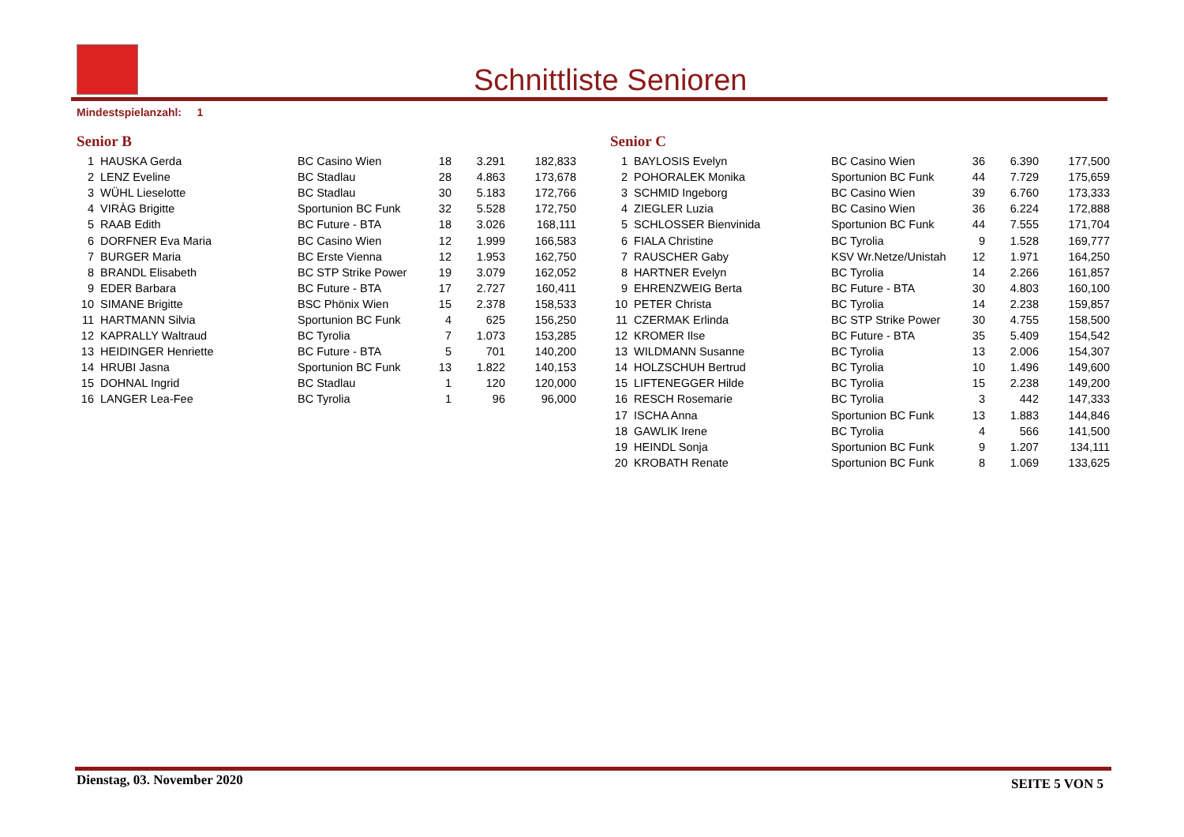Schnittliste Senioren
Mindestspielanzahl: 1
Senior B
| 1 | HAUSKA Gerda | BC Casino Wien | 18 | 3.291 | 182,833 |
| 2 | LENZ Eveline | BC Stadlau | 28 | 4.863 | 173,678 |
| 3 | WÜHL Lieselotte | BC Stadlau | 30 | 5.183 | 172,766 |
| 4 | VIRÀG Brigitte | Sportunion BC Funk | 32 | 5.528 | 172,750 |
| 5 | RAAB Edith | BC Future - BTA | 18 | 3.026 | 168,111 |
| 6 | DORFNER Eva Maria | BC Casino Wien | 12 | 1.999 | 166,583 |
| 7 | BURGER Maria | BC Erste Vienna | 12 | 1.953 | 162,750 |
| 8 | BRANDL Elisabeth | BC STP Strike Power | 19 | 3.079 | 162,052 |
| 9 | EDER Barbara | BC Future - BTA | 17 | 2.727 | 160,411 |
| 10 | SIMANE Brigitte | BSC Phönix Wien | 15 | 2.378 | 158,533 |
| 11 | HARTMANN Silvia | Sportunion BC Funk | 4 | 625 | 156,250 |
| 12 | KAPRALLY Waltraud | BC Tyrolia | 7 | 1.073 | 153,285 |
| 13 | HEIDINGER Henriette | BC Future - BTA | 5 | 701 | 140,200 |
| 14 | HRUBI Jasna | Sportunion BC Funk | 13 | 1.822 | 140,153 |
| 15 | DOHNAL Ingrid | BC Stadlau | 1 | 120 | 120,000 |
| 16 | LANGER Lea-Fee | BC Tyrolia | 1 | 96 | 96,000 |
Senior C
| 1 | BAYLOSIS Evelyn | BC Casino Wien | 36 | 6.390 | 177,500 |
| 2 | POHORALEK Monika | Sportunion BC Funk | 44 | 7.729 | 175,659 |
| 3 | SCHMID Ingeborg | BC Casino Wien | 39 | 6.760 | 173,333 |
| 4 | ZIEGLER Luzia | BC Casino Wien | 36 | 6.224 | 172,888 |
| 5 | SCHLOSSER Bienvinida | Sportunion BC Funk | 44 | 7.555 | 171,704 |
| 6 | FIALA Christine | BC Tyrolia | 9 | 1.528 | 169,777 |
| 7 | RAUSCHER Gaby | KSV Wr.Netze/Unistah | 12 | 1.971 | 164,250 |
| 8 | HARTNER Evelyn | BC Tyrolia | 14 | 2.266 | 161,857 |
| 9 | EHRENZWEIG Berta | BC Future - BTA | 30 | 4.803 | 160,100 |
| 10 | PETER Christa | BC Tyrolia | 14 | 2.238 | 159,857 |
| 11 | CZERMAK Erlinda | BC STP Strike Power | 30 | 4.755 | 158,500 |
| 12 | KROMER Ilse | BC Future - BTA | 35 | 5.409 | 154,542 |
| 13 | WILDMANN Susanne | BC Tyrolia | 13 | 2.006 | 154,307 |
| 14 | HOLZSCHUH Bertrud | BC Tyrolia | 10 | 1.496 | 149,600 |
| 15 | LIFTENEGGER Hilde | BC Tyrolia | 15 | 2.238 | 149,200 |
| 16 | RESCH Rosemarie | BC Tyrolia | 3 | 442 | 147,333 |
| 17 | ISCHA Anna | Sportunion BC Funk | 13 | 1.883 | 144,846 |
| 18 | GAWLIK Irene | BC Tyrolia | 4 | 566 | 141,500 |
| 19 | HEINDL Sonja | Sportunion BC Funk | 9 | 1.207 | 134,111 |
| 20 | KROBATH Renate | Sportunion BC Funk | 8 | 1.069 | 133,625 |
Dienstag, 03. November 2020 SEITE 5 VON 5